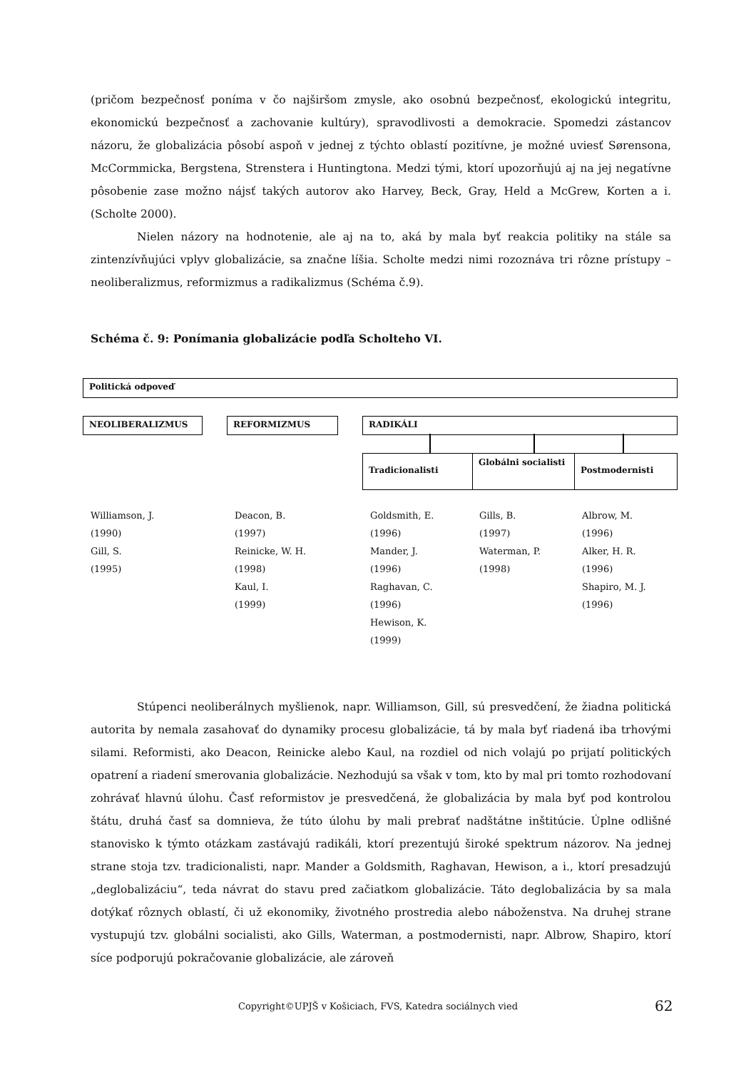(pričom bezpečnosť poníma v čo najširšom zmysle, ako osobnú bezpečnosť, ekologickú integritu, ekonomickú bezpečnosť a zachovanie kultúry), spravodlivosti a demokracie. Spomedzi zástancov názoru, že globalizácia pôsobí aspoň v jednej z týchto oblastí pozitívne, je možné uviesť Sørensona, McCormmicka, Bergstena, Strenstera i Huntingtona. Medzi tými, ktorí upozorňujú aj na jej negatívne pôsobenie zase možno nájsť takých autorov ako Harvey, Beck, Gray, Held a McGrew, Korten a i. (Scholte 2000).
Nielen názory na hodnotenie, ale aj na to, aká by mala byť reakcia politiky na stále sa zintenzívňujúci vplyv globalizácie, sa značne líšia. Scholte medzi nimi rozoznáva tri rôzne prístupy – neoliberalizmus, reformizmus a radikalizmus (Schéma č.9).
Schéma č. 9: Ponímania globalizácie podľa Scholteho VI.
Politická odpoveď
NEOLIBERALIZMUS REFORMIZMUS RADIKÁLI
Tradicionalisti Globálni socialisti Postmodernisti
Williamson, J.
(1990)
Gill, S.
(1995)
Deacon, B.
(1997)
Reinicke, W. H.
(1998)
Kaul, I.
(1999)
Goldsmith, E.
(1996)
Mander, J.
(1996)
Raghavan, C.
(1996)
Hewison, K.
(1999)
Gills, B.
(1997)
Waterman, P.
(1998)
Albrow, M.
(1996)
Alker, H. R.
(1996)
Shapiro, M. J.
(1996)
Stúpenci neoliberálnych myšlienok, napr. Williamson, Gill, sú presvedčení, že žiadna politická autorita by nemala zasahovať do dynamiky procesu globalizácie, tá by mala byť riadená iba trhovými silami. Reformisti, ako Deacon, Reinicke alebo Kaul, na rozdiel od nich volajú po prijatí politických opatrení a riadení smerovania globalizácie. Nezhodujú sa však v tom, kto by mal pri tomto rozhodovaní zohrávať hlavnú úlohu. Časť reformistov je presvedčená, že globalizácia by mala byť pod kontrolou štátu, druhá časť sa domnieva, že túto úlohu by mali prebrať nadštátne inštitúcie. Úplne odlišné stanovisko k týmto otázkam zastávajú radikáli, ktorí prezentujú široké spektrum názorov. Na jednej strane stoja tzv. tradicionalisti, napr. Mander a Goldsmith, Raghavan, Hewison, a i., ktorí presadzujú „deglobalizáciu“, teda návrat do stavu pred začiatkom globalizácie. Táto deglobalizácia by sa mala dotýkať rôznych oblastí, či už ekonomiky, životného prostredia alebo náboženstva. Na druhej strane vystupujú tzv. globálni socialisti, ako Gills, Waterman, a postmodernisti, napr. Albrow, Shapiro, ktorí síce podporujú pokračovanie globalizácie, ale zároveň
Copyright©UPJŠ v Košiciach, FVS, Katedra sociálnych vied 62